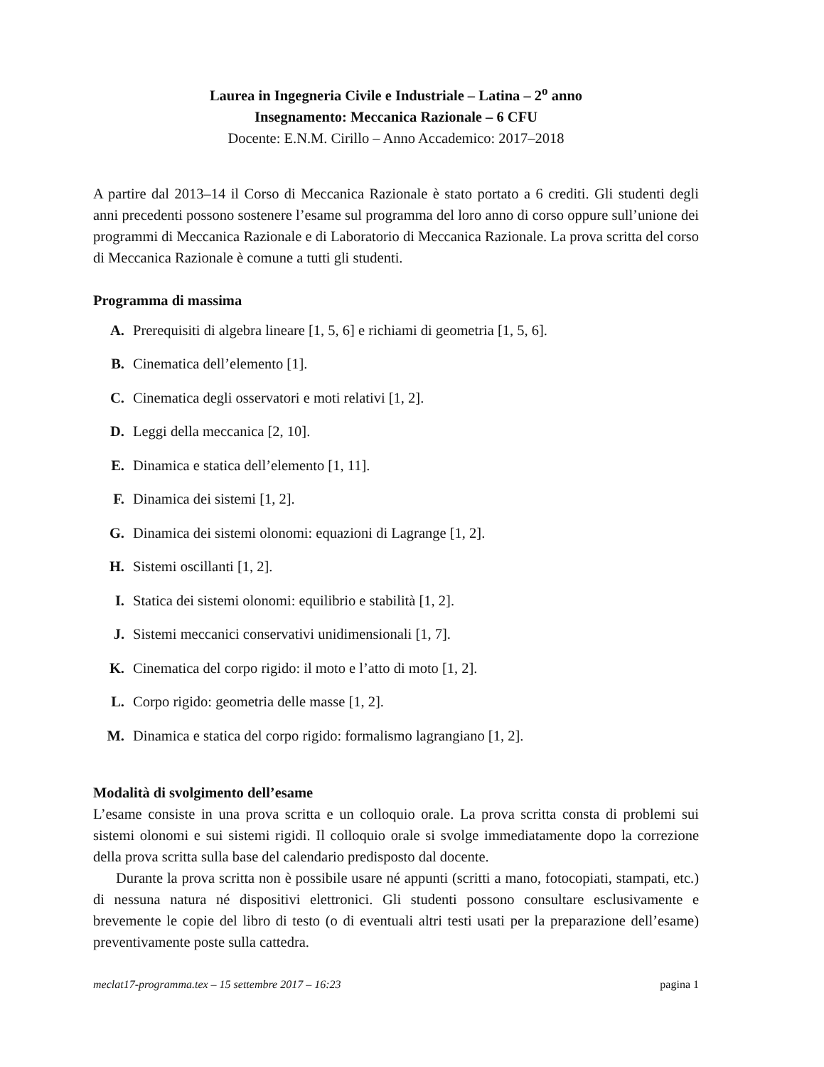Laurea in Ingegneria Civile e Industriale – Latina – 2<sup>o</sup> anno
Insegnamento: Meccanica Razionale – 6 CFU
Docente: E.N.M. Cirillo – Anno Accademico: 2017–2018
A partire dal 2013–14 il Corso di Meccanica Razionale è stato portato a 6 crediti. Gli studenti degli anni precedenti possono sostenere l’esame sul programma del loro anno di corso oppure sull’unione dei programmi di Meccanica Razionale e di Laboratorio di Meccanica Razionale. La prova scritta del corso di Meccanica Razionale è comune a tutti gli studenti.
Programma di massima
A. Prerequisiti di algebra lineare [1, 5, 6] e richiami di geometria [1, 5, 6].
B. Cinematica dell’elemento [1].
C. Cinematica degli osservatori e moti relativi [1, 2].
D. Leggi della meccanica [2, 10].
E. Dinamica e statica dell’elemento [1, 11].
F. Dinamica dei sistemi [1, 2].
G. Dinamica dei sistemi olonomi: equazioni di Lagrange [1, 2].
H. Sistemi oscillanti [1, 2].
I. Statica dei sistemi olonomi: equilibrio e stabilità [1, 2].
J. Sistemi meccanici conservativi unidimensionali [1, 7].
K. Cinematica del corpo rigido: il moto e l’atto di moto [1, 2].
L. Corpo rigido: geometria delle masse [1, 2].
M. Dinamica e statica del corpo rigido: formalismo lagrangiano [1, 2].
Modalità di svolgimento dell’esame
L’esame consiste in una prova scritta e un colloquio orale. La prova scritta consta di problemi sui sistemi olonomi e sui sistemi rigidi. Il colloquio orale si svolge immediatamente dopo la correzione della prova scritta sulla base del calendario predisposto dal docente.
Durante la prova scritta non è possibile usare né appunti (scritti a mano, fotocopiati, stampati, etc.) di nessuna natura né dispositivi elettronici. Gli studenti possono consultare esclusivamente e brevemente le copie del libro di testo (o di eventuali altri testi usati per la preparazione dell’esame) preventivamente poste sulla cattedra.
meclat17-programma.tex – 15 settembre 2017 – 16:23 pagina 1